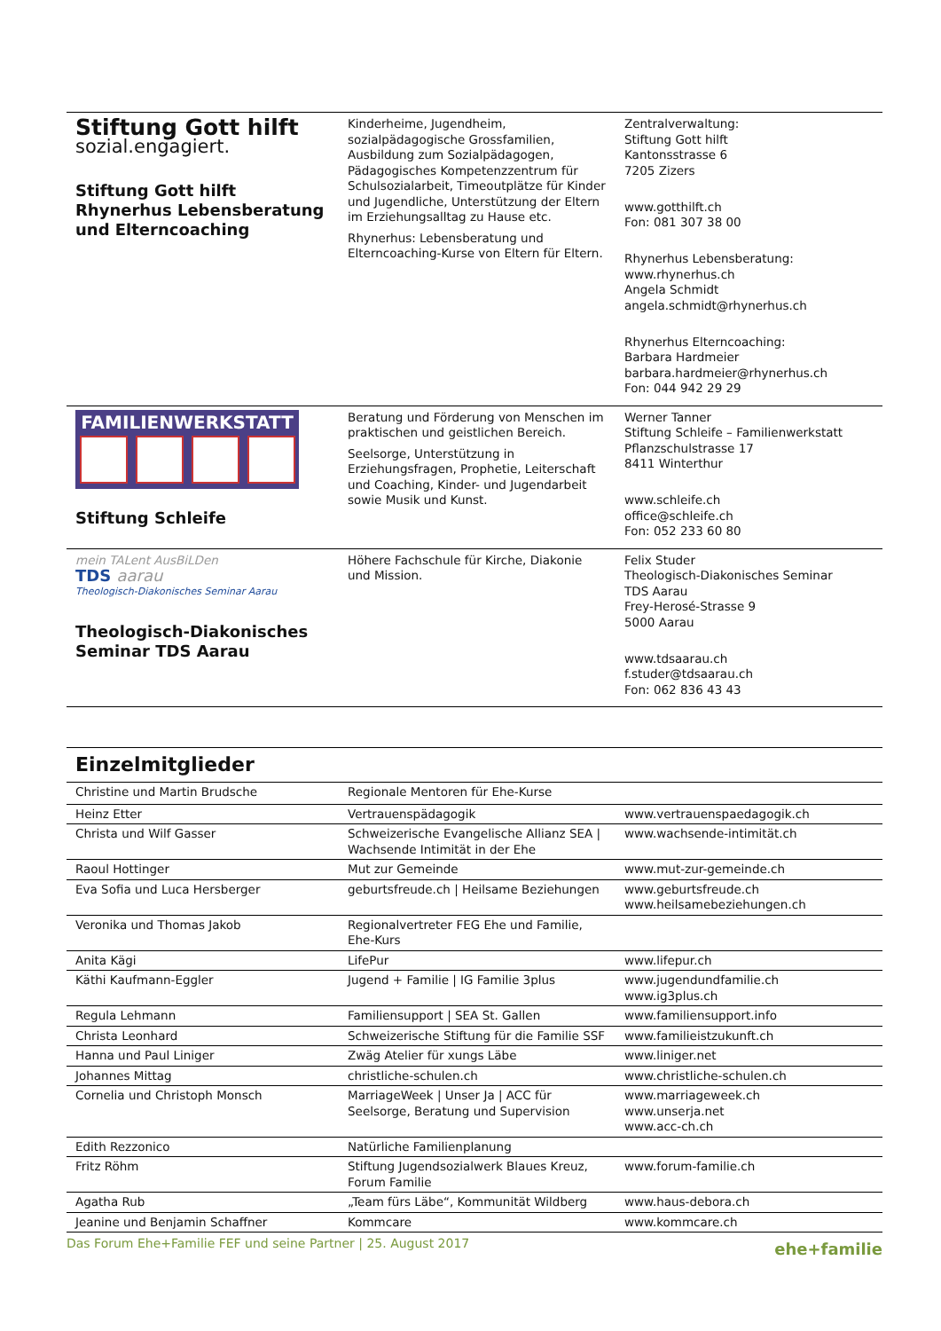| Stiftung Gott hilft sozial.engagiert. Stiftung Gott hilft Rhynerhus Lebensberatung und Elterncoaching | Kinderheime, Jugendheim, sozialpädagogische Grossfamilien, Ausbildung zum Sozialpädagogen, Pädagogisches Kompetenzzentrum für Schulsozialarbeit, Timeoutplätze für Kinder und Jugendliche, Unterstützung der Eltern im Erziehungsalltag zu Hause etc. Rhynerhus: Lebensberatung und Elterncoaching-Kurse von Eltern für Eltern. | Zentralverwaltung: Stiftung Gott hilft Kantonsstrasse 6 7205 Zizers www.gotthilft.ch Fon: 081 307 38 00 Rhynerhus Lebensberatung: www.rhynerhus.ch Angela Schmidt angela.schmidt@rhynerhus.ch Rhynerhus Elterncoaching: Barbara Hardmeier barbara.hardmeier@rhynerhus.ch Fon: 044 942 29 29 |
| FAMILIENWERKSTATT Stiftung Schleife | Beratung und Förderung von Menschen im praktischen und geistlichen Bereich. Seelsorge, Unterstützung in Erziehungsfragen, Prophetie, Leiterschaft und Coaching, Kinder- und Jugendarbeit sowie Musik und Kunst. | Werner Tanner Stiftung Schleife – Familienwerkstatt Pflanzschulstrasse 17 8411 Winterthur www.schleife.ch office@schleife.ch Fon: 052 233 60 80 |
| mein TALent AusBiLDen TDS aarau Theologisch-Diakonisches Seminar Aarau Theologisch-Diakonisches Seminar TDS Aarau | Höhere Fachschule für Kirche, Diakonie und Mission. | Felix Studer Theologisch-Diakonisches Seminar TDS Aarau Frey-Herosé-Strasse 9 5000 Aarau www.tdsaarau.ch f.studer@tdsaarau.ch Fon: 062 836 43 43 |
Einzelmitglieder
| Christine und Martin Brudsche | Regionale Mentoren für Ehe-Kurse | |
| Heinz Etter | Vertrauenspädagogik | www.vertrauenspaedagogik.ch |
| Christa und Wilf Gasser | Schweizerische Evangelische Allianz SEA / Wachsende Intimität in der Ehe | www.wachsende-intimität.ch |
| Raoul Hottinger | Mut zur Gemeinde | www.mut-zur-gemeinde.ch |
| Eva Sofia und Luca Hersberger | geburtsfreude.ch / Heilsame Beziehungen | www.geburtsfreude.ch www.heilsamebeziehungen.ch |
| Veronika und Thomas Jakob | Regionalvertreter FEG Ehe und Familie, Ehe-Kurs | |
| Anita Kägi | LifePur | www.lifepur.ch |
| Käthi Kaufmann-Eggler | Jugend + Familie / IG Familie 3plus | www.jugendundfamilie.ch www.ig3plus.ch |
| Regula Lehmann | Familiensupport / SEA St. Gallen | www.familiensupport.info |
| Christa Leonhard | Schweizerische Stiftung für die Familie SSF | www.familieistzukunft.ch |
| Hanna und Paul Liniger | Zwäg Atelier für xungs Läbe | www.liniger.net |
| Johannes Mittag | christliche-schulen.ch | www.christliche-schulen.ch |
| Cornelia und Christoph Monsch | MarriageWeek / Unser Ja / ACC für Seelsorge, Beratung und Supervision | www.marriageweek.ch www.unserja.net www.acc-ch.ch |
| Edith Rezzonico | Natürliche Familienplanung | |
| Fritz Röhm | Stiftung Jugendsozialwerk Blaues Kreuz, Forum Familie | www.forum-familie.ch |
| Agatha Rub | „Team fürs Läbe“, Kommunität Wildberg | www.haus-debora.ch |
| Jeanine und Benjamin Schaffner | Kommcare | www.kommcare.ch |
Das Forum Ehe+Familie FEF und seine Partner | 25. August 2017 ehe+familie